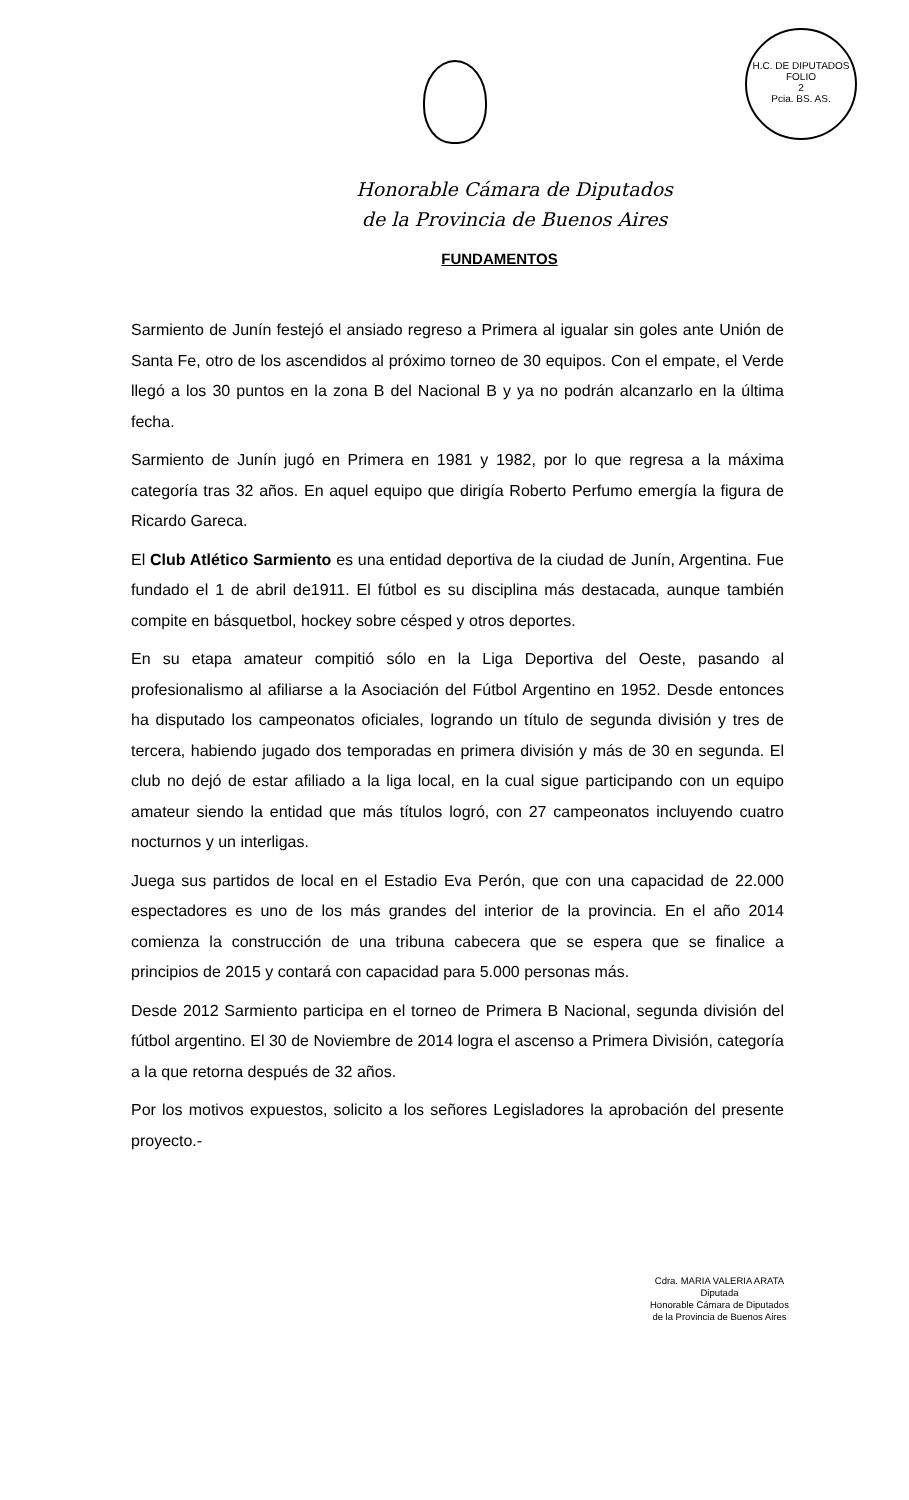H.C. DE DIPUTADOS
FOLIO
2
Pcia. BS. AS.
Honorable Cámara de Diputados
de la Provincia de Buenos Aires
FUNDAMENTOS
Sarmiento de Junín festejó el ansiado regreso a Primera al igualar sin goles ante Unión de Santa Fe, otro de los ascendidos al próximo torneo de 30 equipos. Con el empate, el Verde llegó a los 30 puntos en la zona B del Nacional B y ya no podrán alcanzarlo en la última fecha.
Sarmiento de Junín jugó en Primera en 1981 y 1982, por lo que regresa a la máxima categoría tras 32 años. En aquel equipo que dirigía Roberto Perfumo emergía la figura de Ricardo Gareca.
El Club Atlético Sarmiento es una entidad deportiva de la ciudad de Junín, Argentina. Fue fundado el 1 de abril de1911. El fútbol es su disciplina más destacada, aunque también compite en básquetbol, hockey sobre césped y otros deportes.
En su etapa amateur compitió sólo en la Liga Deportiva del Oeste, pasando al profesionalismo al afiliarse a la Asociación del Fútbol Argentino en 1952. Desde entonces ha disputado los campeonatos oficiales, logrando un título de segunda división y tres de tercera, habiendo jugado dos temporadas en primera división y más de 30 en segunda. El club no dejó de estar afiliado a la liga local, en la cual sigue participando con un equipo amateur siendo la entidad que más títulos logró, con 27 campeonatos incluyendo cuatro nocturnos y un interligas.
Juega sus partidos de local en el Estadio Eva Perón, que con una capacidad de 22.000 espectadores es uno de los más grandes del interior de la provincia. En el año 2014 comienza la construcción de una tribuna cabecera que se espera que se finalice a principios de 2015 y contará con capacidad para 5.000 personas más.
Desde 2012 Sarmiento participa en el torneo de Primera B Nacional, segunda división del fútbol argentino. El 30 de Noviembre de 2014 logra el ascenso a Primera División, categoría a la que retorna después de 32 años.
Por los motivos expuestos, solicito a los señores Legisladores la aprobación del presente proyecto.-
Cdra. MARIA VALERIA ARATA
Diputada
Honorable Cámara de Diputados
de la Provincia de Buenos Aires